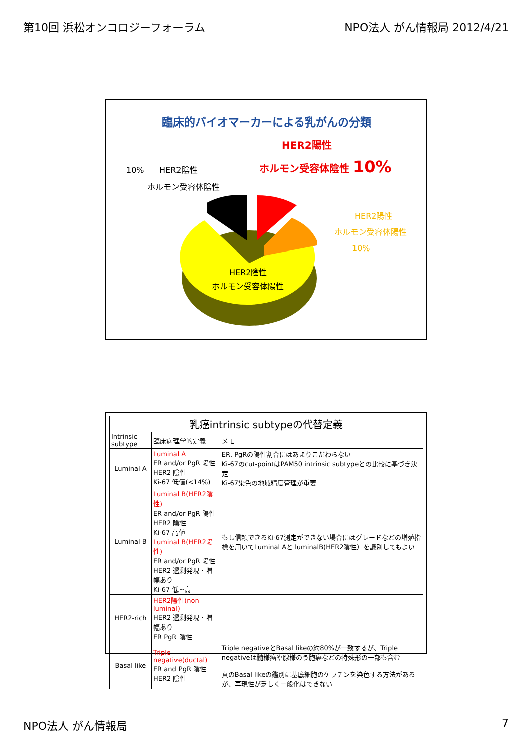第10回 浜松オンコロジーフォーラム NPO法人 がん情報局 2012/4/21
臨床的バイオマーカーによる乳がんの分類
HER2陽性
ホルモン受容体陰性 10%
10% HER2陰性
ホルモン受容体陰性
HER2陰性
ホルモン受容体陽性
HER2陽性
ホルモン受容体陽性
10%
| 乳癌intrinsic subtypeの代替定義 | | |
| --- | --- | --- |
| Intrinsic subtype | 臨床病理学的定義 | メモ |
| Luminal A | Luminal A ER and/or PgR 陽性 HER2 陰性 Ki-67 低値(<14%) | ER, PgRの陽性割合にはあまりこだわらない Ki-67のcut-pointはPAM50 intrinsic subtypeとの比較に基づき決定 Ki-67染色の地域精度管理が重要 |
| Luminal B | Luminal B(HER2陰性) ER and/or PgR 陽性 HER2 陰性 Ki-67 高値 Luminal B(HER2陽性) ER and/or PgR 陽性 HER2 過剰発現・増幅あり Ki-67 低~高 | もし信頼できるKi-67測定ができない場合にはグレードなどの増殖指標を用いてLuminal Aと luminalB(HER2陰性）を識別してもよい |
| HER2-rich | HER2陽性(non luminal) HER2 過剰発現・増幅あり ER PgR 陰性 | |
| Basal like | Triple negative(ductal) ER and PgR 陰性 HER2 陰性 | Triple negativeとBasal likeの約80%が一致するが、Triple negativeは髄様癌や腺様のう胞癌などの特殊形の一部も含む 真のBasal likeの鑑別に基底細胞のケラチンを染色する方法があるが、再現性が乏しく一般化はできない |
NPO法人 がん情報局 7